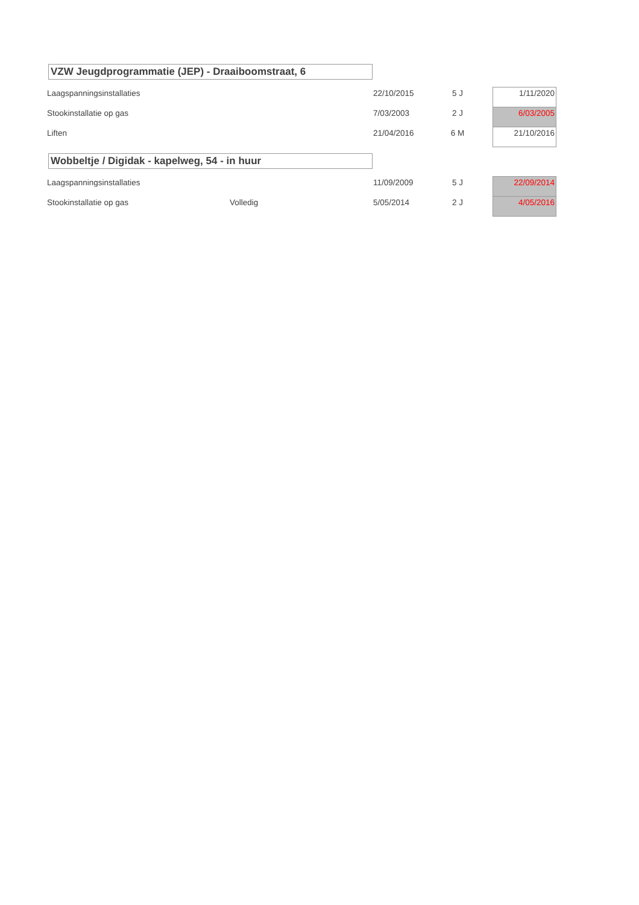VZW Jeugdprogrammatie (JEP) - Draaiboomstraat, 6
| Laagspanningsinstallaties | | 22/10/2015 | 5 J | | 1/11/2020 |
| Stookinstallatie op gas | | 7/03/2003 | 2 J | | 6/03/2005 |
| Liften | | 21/04/2016 | 6 M | | 21/10/2016 |
Wobbeltje / Digidak - kapelweg, 54 - in huur
| Laagspanningsinstallaties | | 11/09/2009 | 5 J | | 22/09/2014 |
| Stookinstallatie op gas | Volledig | 5/05/2014 | 2 J | | 4/05/2016 |